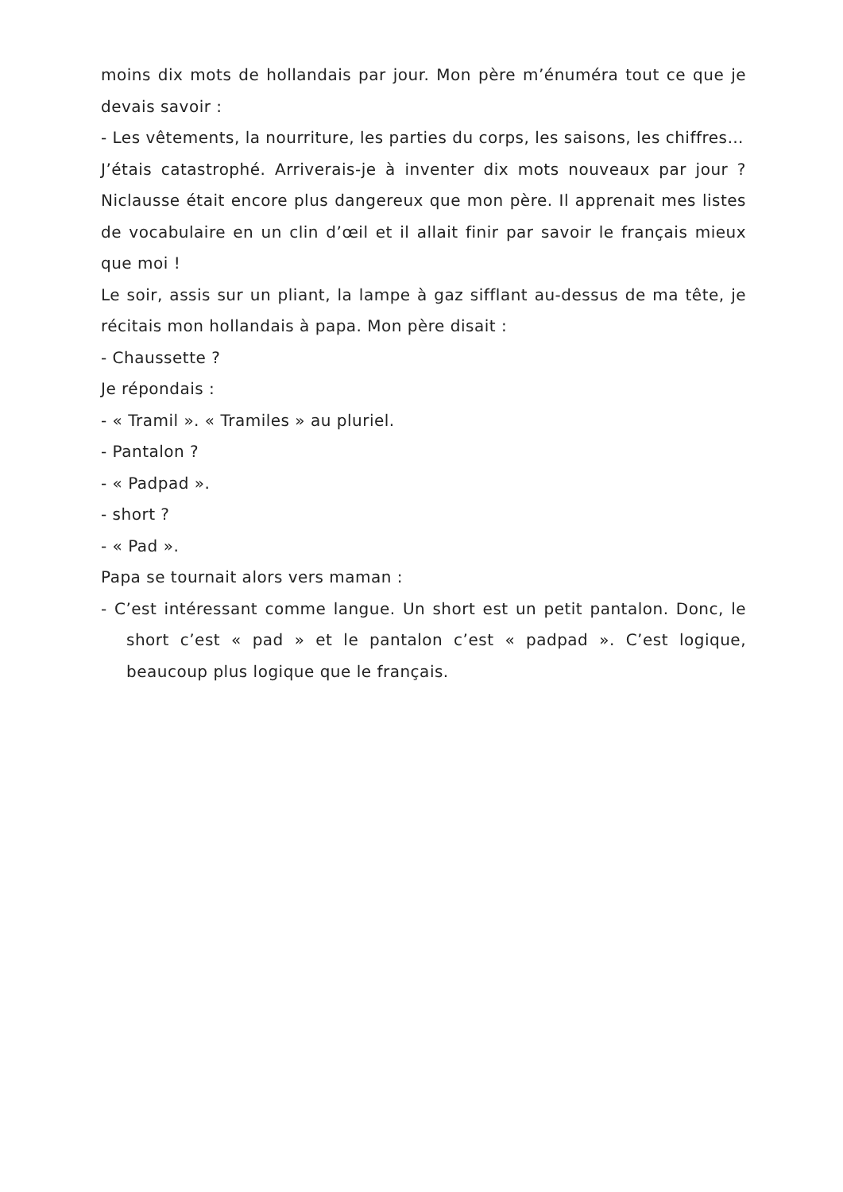moins dix mots de hollandais par jour. Mon père m’énuméra tout ce que je devais savoir :
- Les vêtements, la nourriture, les parties du corps, les saisons, les chiffres…
J’étais catastrophé. Arriverais-je à inventer dix mots nouveaux par jour ? Niclausse était encore plus dangereux que mon père. Il apprenait mes listes de vocabulaire en un clin d’œil et il allait finir par savoir le français mieux que moi !
Le soir, assis sur un pliant, la lampe à gaz sifflant au-dessus de ma tête, je récitais mon hollandais à papa. Mon père disait :
- Chaussette ?
Je répondais :
- « Tramil ». « Tramiles » au pluriel.
- Pantalon ?
- « Padpad ».
- short ?
- « Pad ».
Papa se tournait alors vers maman :
- C’est intéressant comme langue. Un short est un petit pantalon. Donc, le short c’est « pad » et le pantalon c’est « padpad ». C’est logique, beaucoup plus logique que le français.